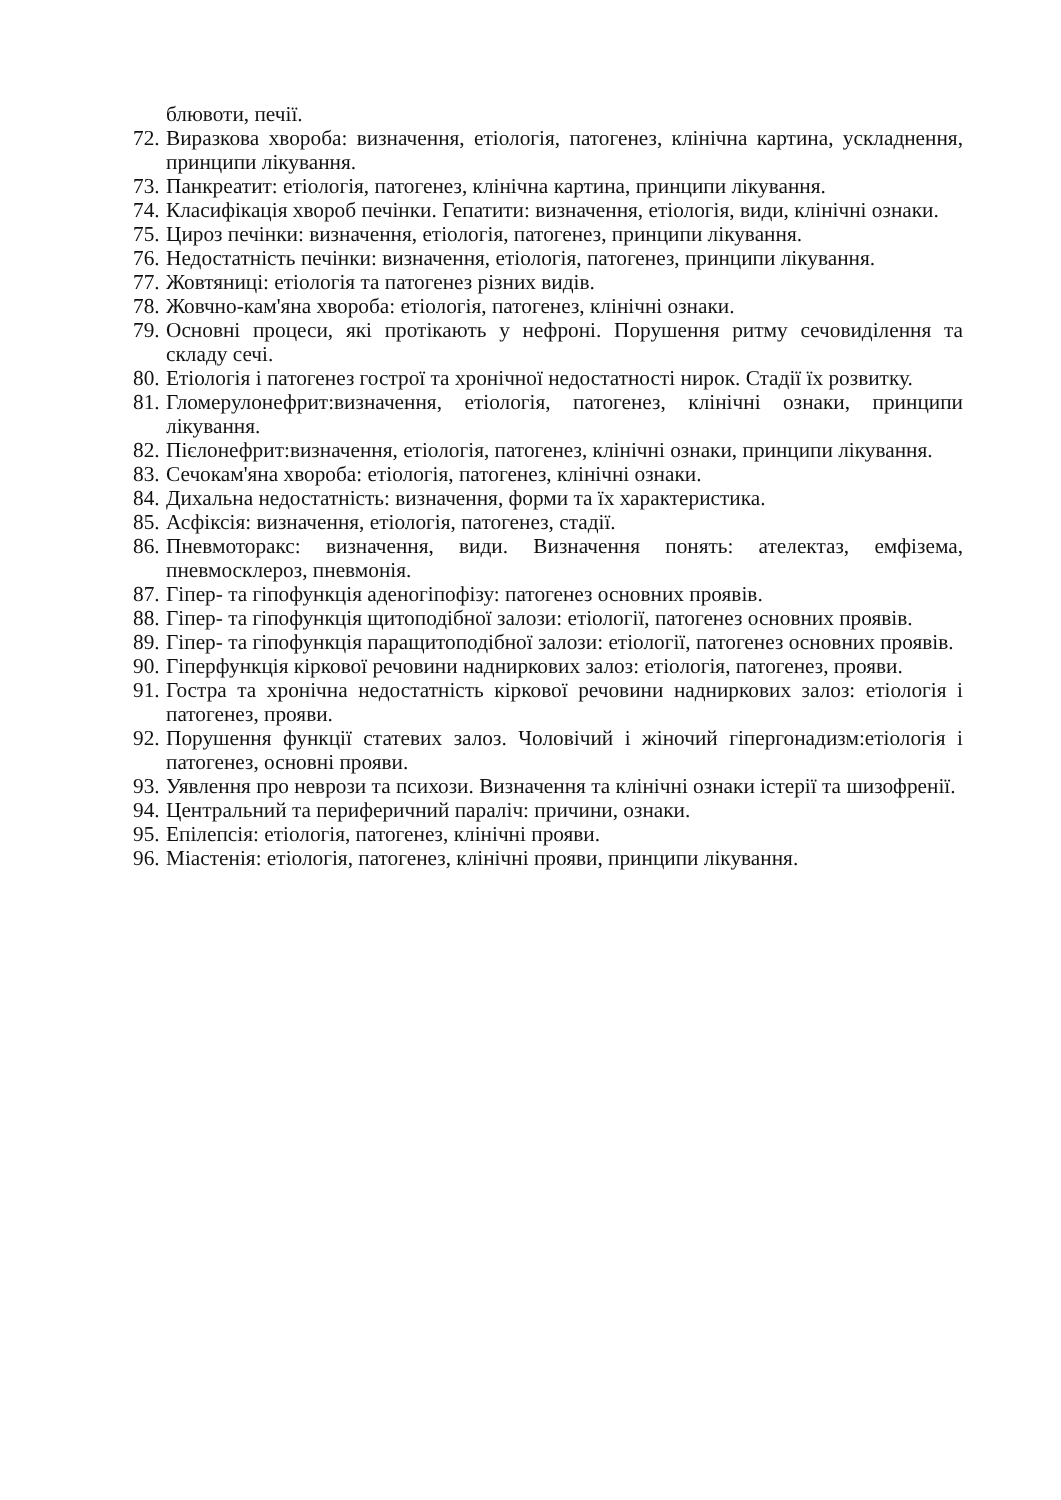блювоти, печії.
72. Виразкова хвороба: визначення, етіологія, патогенез, клінічна картина, ускладнення, принципи лікування.
73. Панкреатит: етіологія, патогенез, клінічна картина, принципи лікування.
74. Класифікація хвороб печінки. Гепатити: визначення, етіологія, види, клінічні ознаки.
75. Цироз печінки: визначення, етіологія, патогенез, принципи лікування.
76. Недостатність печінки: визначення, етіологія, патогенез, принципи лікування.
77. Жовтяниці: етіологія та патогенез різних видів.
78. Жовчно-кам'яна хвороба: етіологія, патогенез, клінічні ознаки.
79. Основні процеси, які протікають у нефроні. Порушення ритму сечовиділення та складу сечі.
80. Етіологія і патогенез гострої та хронічної недостатності нирок. Стадії їх розвитку.
81. Гломерулонефрит:визначення, етіологія, патогенез, клінічні ознаки, принципи лікування.
82. Пієлонефрит:визначення, етіологія, патогенез, клінічні ознаки, принципи лікування.
83. Сечокам'яна хвороба: етіологія, патогенез, клінічні ознаки.
84. Дихальна недостатність: визначення, форми та їх характеристика.
85. Асфіксія: визначення, етіологія, патогенез, стадії.
86. Пневмоторакс: визначення, види. Визначення понять: ателектаз, емфізема, пневмосклероз, пневмонія.
87. Гіпер- та гіпофункція аденогіпофізу: патогенез основних проявів.
88. Гіпер- та гіпофункція щитоподібної залози: етіології, патогенез основних проявів.
89. Гіпер- та гіпофункція паращитоподібної залози: етіології, патогенез основних проявів.
90. Гіперфункція кіркової речовини надниркових залоз: етіологія, патогенез, прояви.
91. Гостра та хронічна недостатність кіркової речовини надниркових залоз: етіологія і патогенез, прояви.
92. Порушення функції статевих залоз. Чоловічий і жіночий гіпергонадизм:етіологія і патогенез, основні прояви.
93. Уявлення про неврози та психози. Визначення та клінічні ознаки істерії та шизофренії.
94. Центральний та периферичний параліч: причини, ознаки.
95. Епілепсія: етіологія, патогенез, клінічні прояви.
96. Міастенія: етіологія, патогенез, клінічні прояви, принципи лікування.